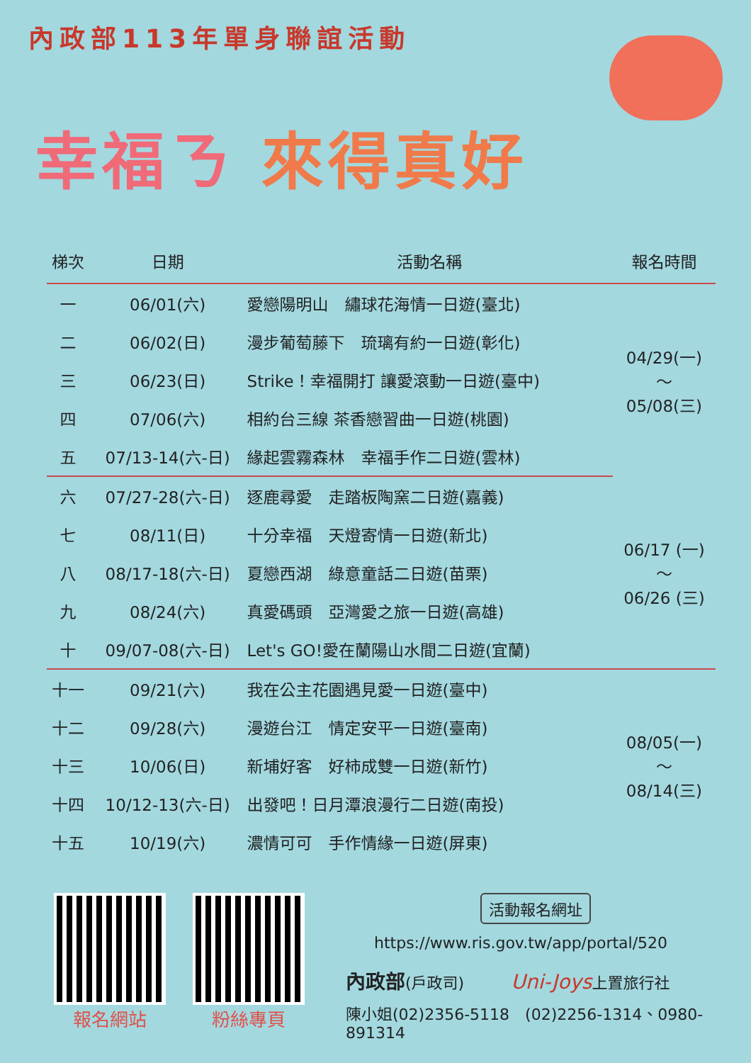內政部113年單身聯誼活動
幸福ㄋ 來得真好
| 梯次 | 日期 | 活動名稱 | 報名時間 |
| --- | --- | --- | --- |
| 一 | 06/01(六) | 愛戀陽明山 繡球花海情一日遊(臺北) | 04/29(一) ～ 05/08(三) |
| 二 | 06/02(日) | 漫步葡萄藤下 琉璃有約一日遊(彰化) | |
| 三 | 06/23(日) | Strike！幸福開打 讓愛滾動一日遊(臺中) | |
| 四 | 07/06(六) | 相約台三線 茶香戀習曲一日遊(桃園) | |
| 五 | 07/13-14(六-日) | 緣起雲霧森林 幸福手作二日遊(雲林) | |
| 六 | 07/27-28(六-日) | 逐鹿尋愛 走踏板陶窯二日遊(嘉義) | 06/17 (一) ～ 06/26 (三) |
| 七 | 08/11(日) | 十分幸福 天燈寄情一日遊(新北) | |
| 八 | 08/17-18(六-日) | 夏戀西湖 綠意童話二日遊(苗栗) | |
| 九 | 08/24(六) | 真愛碼頭 亞灣愛之旅一日遊(高雄) | |
| 十 | 09/07-08(六-日) | Let's GO!愛在蘭陽山水間二日遊(宜蘭) | |
| 十一 | 09/21(六) | 我在公主花園遇見愛一日遊(臺中) | 08/05(一) ～ 08/14(三) |
| 十二 | 09/28(六) | 漫遊台江 情定安平一日遊(臺南) | |
| 十三 | 10/06(日) | 新埔好客 好柿成雙一日遊(新竹) | |
| 十四 | 10/12-13(六-日) | 出發吧！日月潭浪漫行二日遊(南投) | |
| 十五 | 10/19(六) | 濃情可可 手作情緣一日遊(屏東) | |
報名網站 粉絲專頁
活動報名網址
https://www.ris.gov.tw/app/portal/520
內政部(戶政司)　　　Uni-Joys上置旅行社
陳小姐(02)2356-5118　(02)2256-1314、0980-891314